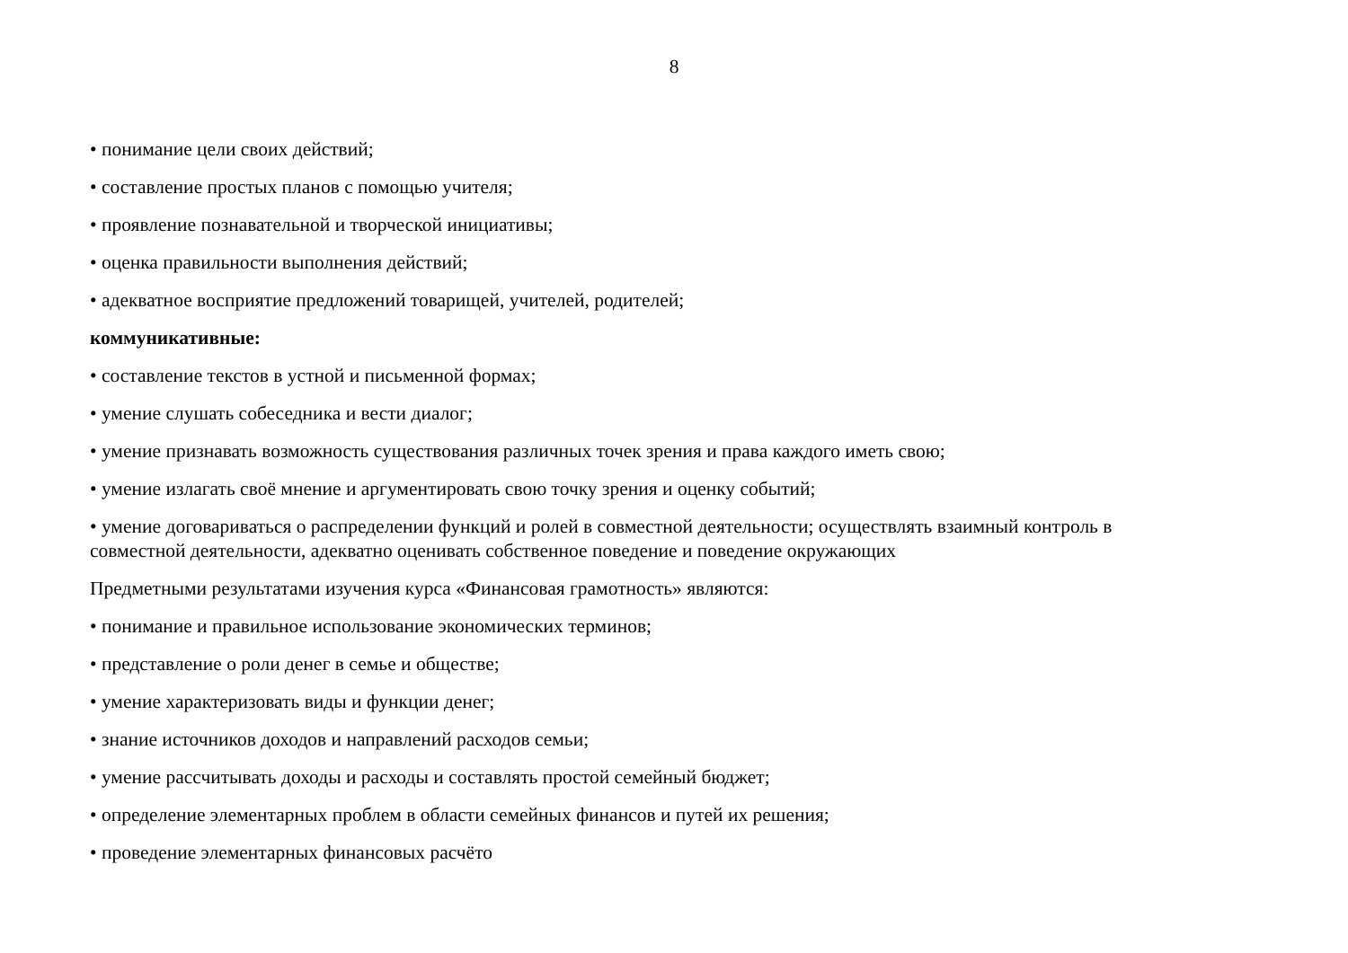8
• понимание цели своих действий;
• составление простых планов с помощью учителя;
• проявление познавательной и творческой инициативы;
• оценка правильности выполнения действий;
• адекватное восприятие предложений товарищей, учителей, родителей;
коммуникативные:
• составление текстов в устной и письменной формах;
• умение слушать собеседника и вести диалог;
• умение признавать возможность существования различных точек зрения и права каждого иметь свою;
• умение излагать своё мнение и аргументировать свою точку зрения и оценку событий;
• умение договариваться о распределении функций и ролей в совместной деятельности; осуществлять взаимный контроль в совместной деятельности, адекватно оценивать собственное поведение и поведение окружающих
Предметными результатами изучения курса «Финансовая грамотность» являются:
• понимание и правильное использование экономических терминов;
• представление о роли денег в семье и обществе;
• умение характеризовать виды и функции денег;
• знание источников доходов и направлений расходов семьи;
• умение рассчитывать доходы и расходы и составлять простой семейный бюджет;
• определение элементарных проблем в области семейных финансов и путей их решения;
• проведение элементарных финансовых расчёто